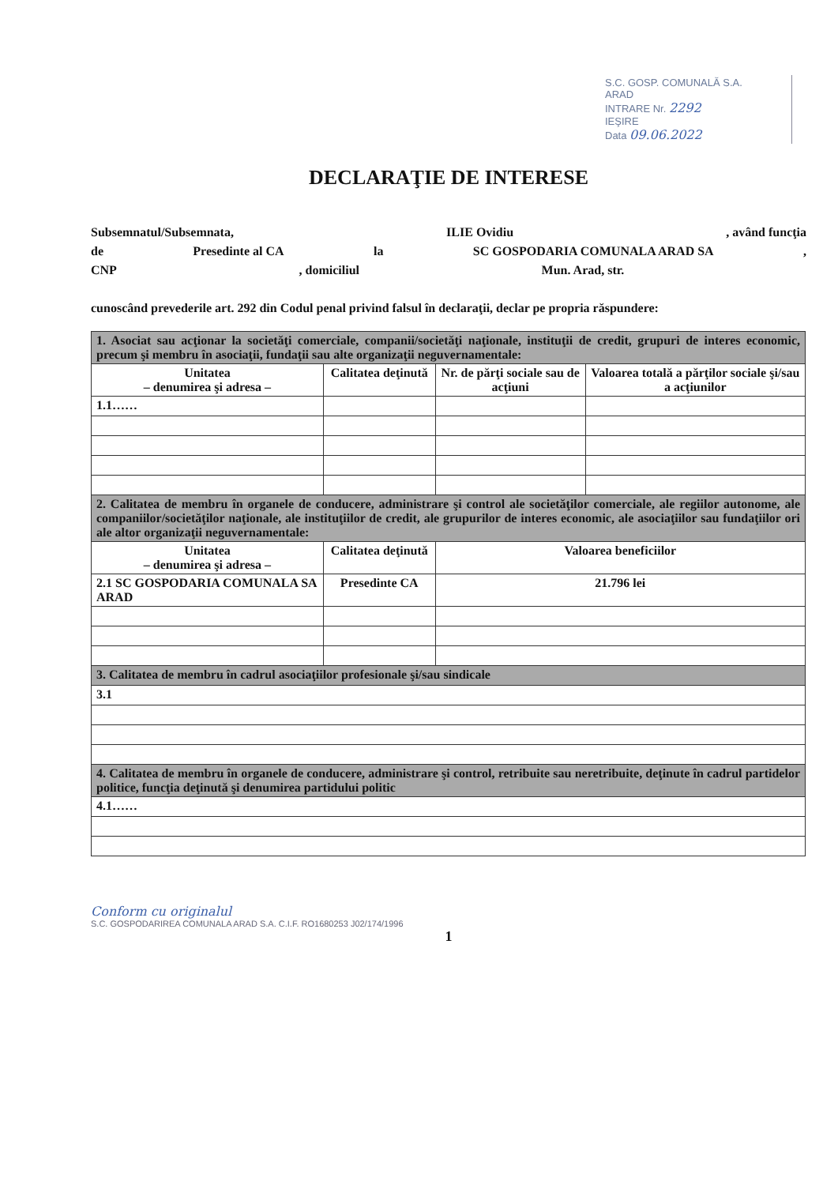S.C. GOSP. COMUNALĂ S.A.
ARAD
INTRARE Nr. 2292
IEŞIRE
Data 09.06.2022
DECLARAŢIE DE INTERESE
Subsemnatul/Subsemnata, ILIE Ovidiu, având funcţia
de Presedinte al CA la SC GOSPODARIA COMUNALA ARAD SA,
CNP, domiciliul Mun. Arad, str.
cunoscând prevederile art. 292 din Codul penal privind falsul în declaraţii, declar pe propria răspundere:
| 1. Asociat sau acţionar la societăţi comerciale, companii/societăţi naţionale, instituţii de credit, grupuri de interes economic, precum şi membru în asociaţii, fundaţii sau alte organizaţii neguvernamentale: | | | |
| Unitatea – denumirea şi adresa – | Calitatea deţinută | Nr. de părţi sociale sau de acţiuni | Valoarea totală a părţilor sociale şi/sau a acţiunilor |
| 1.1…… | | | |
| 2. Calitatea de membru în organele de conducere, administrare şi control ale societăţilor comerciale, ale regiilor autonome, ale companiilor/societăţilor naţionale, ale instituţiilor de credit, ale grupurilor de interes economic, ale asociaţiilor sau fundaţiilor ori ale altor organizaţii neguvernamentale: | | | |
| Unitatea – denumirea şi adresa – | Calitatea deţinută | Valoarea beneficiilor | |
| 2.1 SC GOSPODARIA COMUNALA SA ARAD | Presedinte CA | 21.796 lei | |
| 3. Calitatea de membru în cadrul asociaţiilor profesionale şi/sau sindicale | | | |
| 3.1 | | | |
| 4. Calitatea de membru în organele de conducere, administrare şi control, retribuite sau neretribuite, deţinute în cadrul partidelor politice, funcţia deţinută şi denumirea partidului politic | | | |
| 4.1…… | | | |
Conform cu originalul
S.C. GOSPODARIREA COMUNALA ARAD S.A. C.I.F. RO1680253 J02/174/1996
1